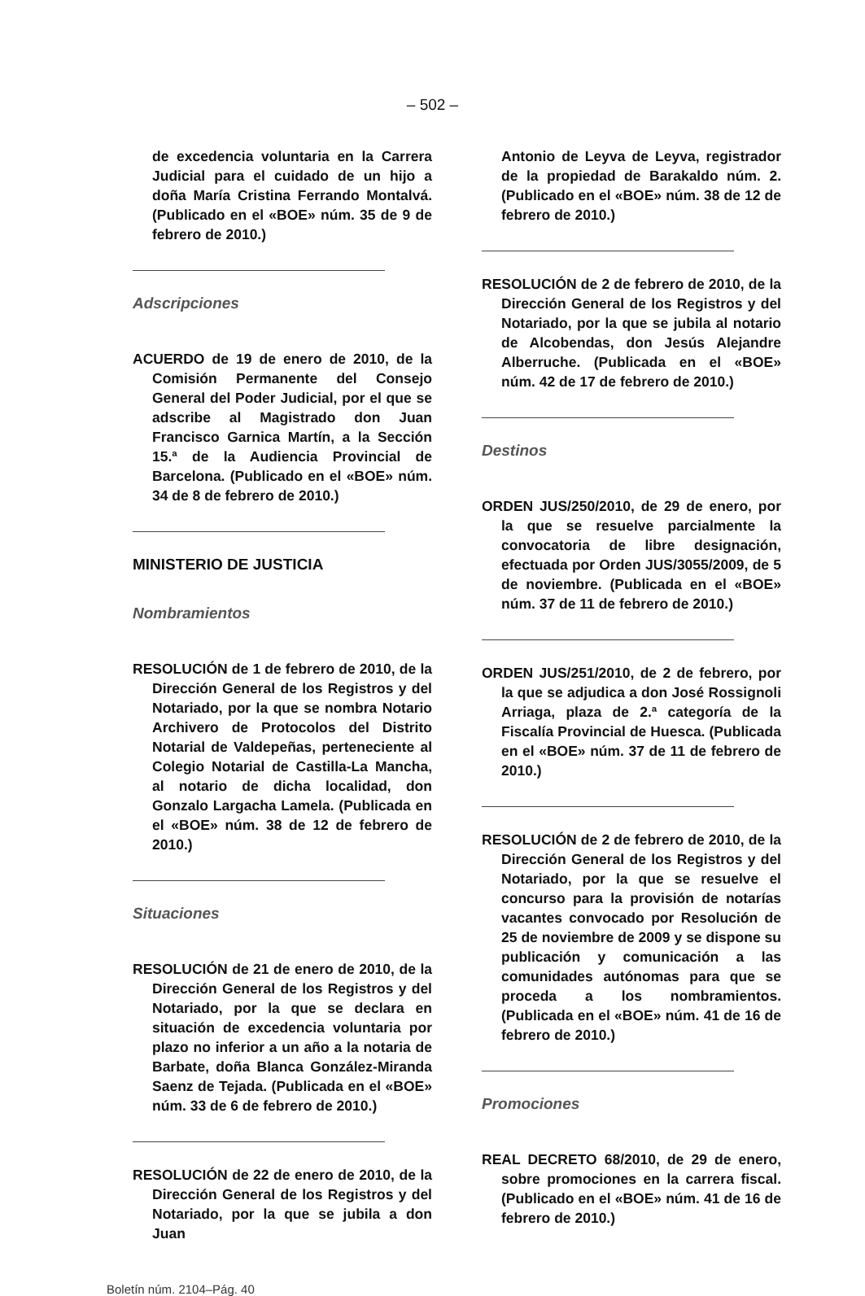– 502 –
de excedencia voluntaria en la Carrera Judicial para el cuidado de un hijo a doña María Cristina Ferrando Montalvá. (Publicado en el «BOE» núm. 35 de 9 de febrero de 2010.)
Adscripciones
ACUERDO de 19 de enero de 2010, de la Comisión Permanente del Consejo General del Poder Judicial, por el que se adscribe al Magistrado don Juan Francisco Garnica Martín, a la Sección 15.ª de la Audiencia Provincial de Barcelona. (Publicado en el «BOE» núm. 34 de 8 de febrero de 2010.)
MINISTERIO DE JUSTICIA
Nombramientos
RESOLUCIÓN de 1 de febrero de 2010, de la Dirección General de los Registros y del Notariado, por la que se nombra Notario Archivero de Protocolos del Distrito Notarial de Valdepeñas, perteneciente al Colegio Notarial de Castilla-La Mancha, al notario de dicha localidad, don Gonzalo Largacha Lamela. (Publicada en el «BOE» núm. 38 de 12 de febrero de 2010.)
Situaciones
RESOLUCIÓN de 21 de enero de 2010, de la Dirección General de los Registros y del Notariado, por la que se declara en situación de excedencia voluntaria por plazo no inferior a un año a la notaria de Barbate, doña Blanca González-Miranda Saenz de Tejada. (Publicada en el «BOE» núm. 33 de 6 de febrero de 2010.)
RESOLUCIÓN de 22 de enero de 2010, de la Dirección General de los Registros y del Notariado, por la que se jubila a don Juan
Antonio de Leyva de Leyva, registrador de la propiedad de Barakaldo núm. 2. (Publicado en el «BOE» núm. 38 de 12 de febrero de 2010.)
RESOLUCIÓN de 2 de febrero de 2010, de la Dirección General de los Registros y del Notariado, por la que se jubila al notario de Alcobendas, don Jesús Alejandre Alberruche. (Publicada en el «BOE» núm. 42 de 17 de febrero de 2010.)
Destinos
ORDEN JUS/250/2010, de 29 de enero, por la que se resuelve parcialmente la convocatoria de libre designación, efectuada por Orden JUS/3055/2009, de 5 de noviembre. (Publicada en el «BOE» núm. 37 de 11 de febrero de 2010.)
ORDEN JUS/251/2010, de 2 de febrero, por la que se adjudica a don José Rossignoli Arriaga, plaza de 2.ª categoría de la Fiscalía Provincial de Huesca. (Publicada en el «BOE» núm. 37 de 11 de febrero de 2010.)
RESOLUCIÓN de 2 de febrero de 2010, de la Dirección General de los Registros y del Notariado, por la que se resuelve el concurso para la provisión de notarías vacantes convocado por Resolución de 25 de noviembre de 2009 y se dispone su publicación y comunicación a las comunidades autónomas para que se proceda a los nombramientos. (Publicada en el «BOE» núm. 41 de 16 de febrero de 2010.)
Promociones
REAL DECRETO 68/2010, de 29 de enero, sobre promociones en la carrera fiscal. (Publicado en el «BOE» núm. 41 de 16 de febrero de 2010.)
Boletín núm. 2104–Pág. 40